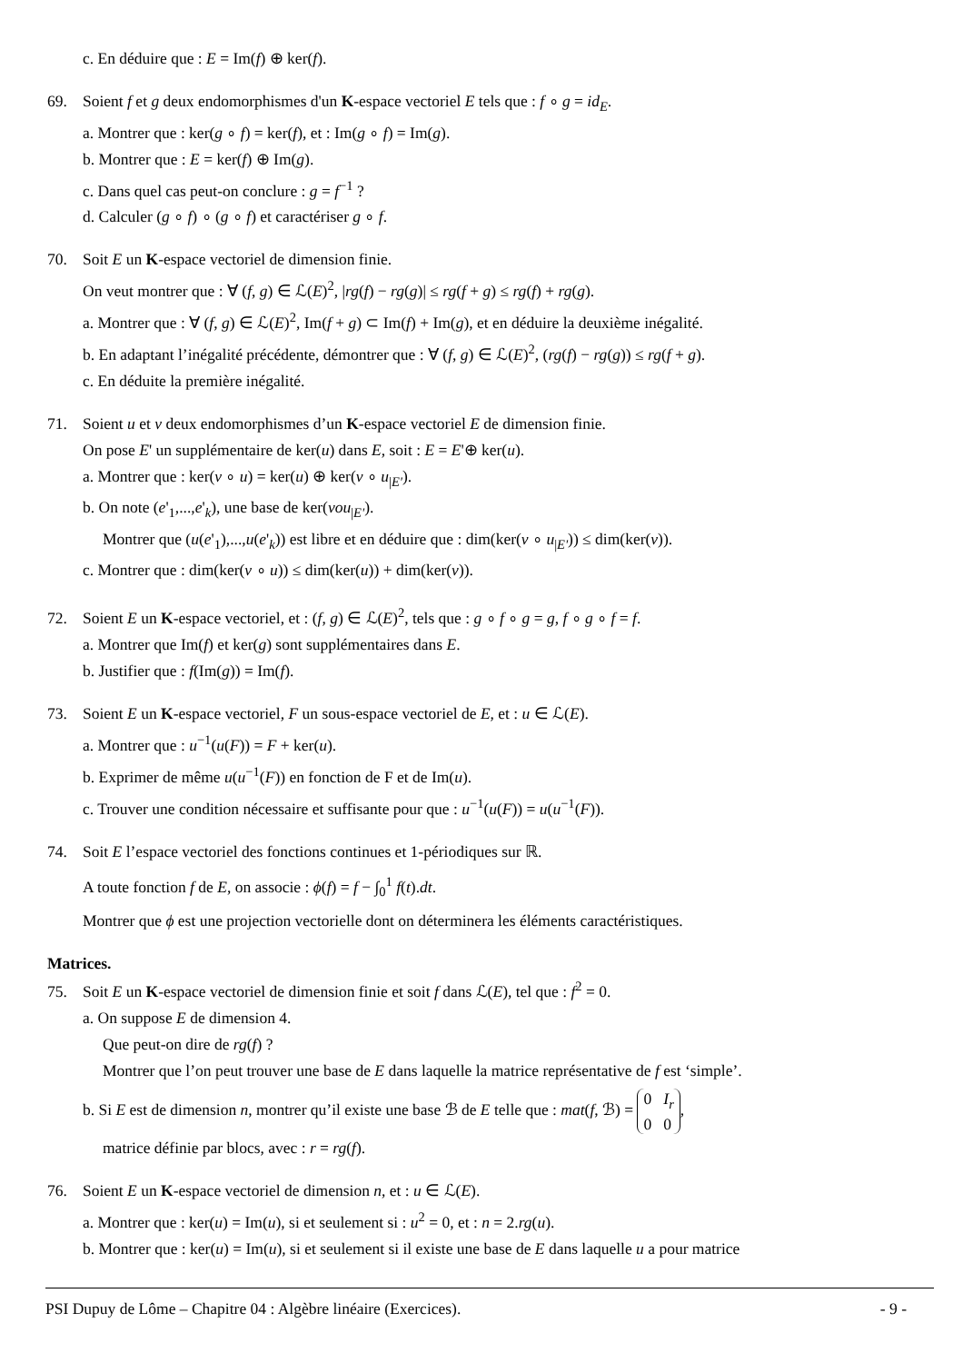c. En déduire que : E = Im(f) ⊕ ker(f).
69. Soient f et g deux endomorphismes d'un K-espace vectoriel E tels que : f ∘ g = id<sub>E</sub>.
a. Montrer que : ker(g ∘ f) = ker(f), et : Im(g ∘ f) = Im(g).
b. Montrer que : E = ker(f) ⊕ Im(g).
c. Dans quel cas peut-on conclure : g = f<sup>−1</sup> ?
d. Calculer (g ∘ f) ∘ (g ∘ f) et caractériser g ∘ f.
70. Soit E un K-espace vectoriel de dimension finie.
On veut montrer que : ∀ (f, g) ∈ ℒ(E)<sup>2</sup>, |rg(f) − rg(g)| ≤ rg(f + g) ≤ rg(f) + rg(g).
a. Montrer que : ∀ (f, g) ∈ ℒ(E)<sup>2</sup>, Im(f + g) ⊂ Im(f) + Im(g), et en déduire la deuxième inégalité.
b. En adaptant l’inégalité précédente, démontrer que : ∀ (f, g) ∈ ℒ(E)<sup>2</sup>, (rg(f) − rg(g)) ≤ rg(f + g).
c. En déduite la première inégalité.
71. Soient u et v deux endomorphismes d’un K-espace vectoriel E de dimension finie.
On pose E' un supplémentaire de ker(u) dans E, soit : E = E'⊕ ker(u).
a. Montrer que : ker(v ∘ u) = ker(u) ⊕ ker(v ∘ u<sub>|E'</sub>).
b. On note (e'<sub>1</sub>,...,e'<sub>k</sub>), une base de ker(vou<sub>|E'</sub>).
Montrer que (u(e'<sub>1</sub>),...,u(e'<sub>k</sub>)) est libre et en déduire que : dim(ker(v ∘ u<sub>|E'</sub>)) ≤ dim(ker(v)).
c. Montrer que : dim(ker(v ∘ u)) ≤ dim(ker(u)) + dim(ker(v)).
72. Soient E un K-espace vectoriel, et : (f, g) ∈ ℒ(E)<sup>2</sup>, tels que : g ∘ f ∘ g = g, f ∘ g ∘ f = f.
a. Montrer que Im(f) et ker(g) sont supplémentaires dans E.
b. Justifier que : f(Im(g)) = Im(f).
73. Soient E un K-espace vectoriel, F un sous-espace vectoriel de E, et : u ∈ ℒ(E).
a. Montrer que : u<sup>−1</sup>(u(F)) = F + ker(u).
b. Exprimer de même u(u<sup>−1</sup>(F)) en fonction de F et de Im(u).
c. Trouver une condition nécessaire et suffisante pour que : u<sup>−1</sup>(u(F)) = u(u<sup>−1</sup>(F)).
74. Soit E l’espace vectoriel des fonctions continues et 1-périodiques sur ℝ.
A toute fonction f de E, on associe : ϕ(f) = f − ∫<sub>0</sub><sup>1</sup> f(t).dt.
Montrer que ϕ est une projection vectorielle dont on déterminera les éléments caractéristiques.
Matrices.
75. Soit E un K-espace vectoriel de dimension finie et soit f dans ℒ(E), tel que : f<sup>2</sup> = 0.
a. On suppose E de dimension 4.
Que peut-on dire de rg(f) ?
Montrer que l’on peut trouver une base de E dans laquelle la matrice représentative de f est ‘simple’.
b. Si E est de dimension n, montrer qu’il existe une base ℬ de E telle que : mat(f, ℬ) = 0 I<sub>r</sub>
0 0,
matrice définie par blocs, avec : r = rg(f).
76. Soient E un K-espace vectoriel de dimension n, et : u ∈ ℒ(E).
a. Montrer que : ker(u) = Im(u), si et seulement si : u<sup>2</sup> = 0, et : n = 2.rg(u).
b. Montrer que : ker(u) = Im(u), si et seulement si il existe une base de E dans laquelle u a pour matrice
PSI Dupuy de Lôme – Chapitre 04 : Algèbre linéaire (Exercices). - 9 -